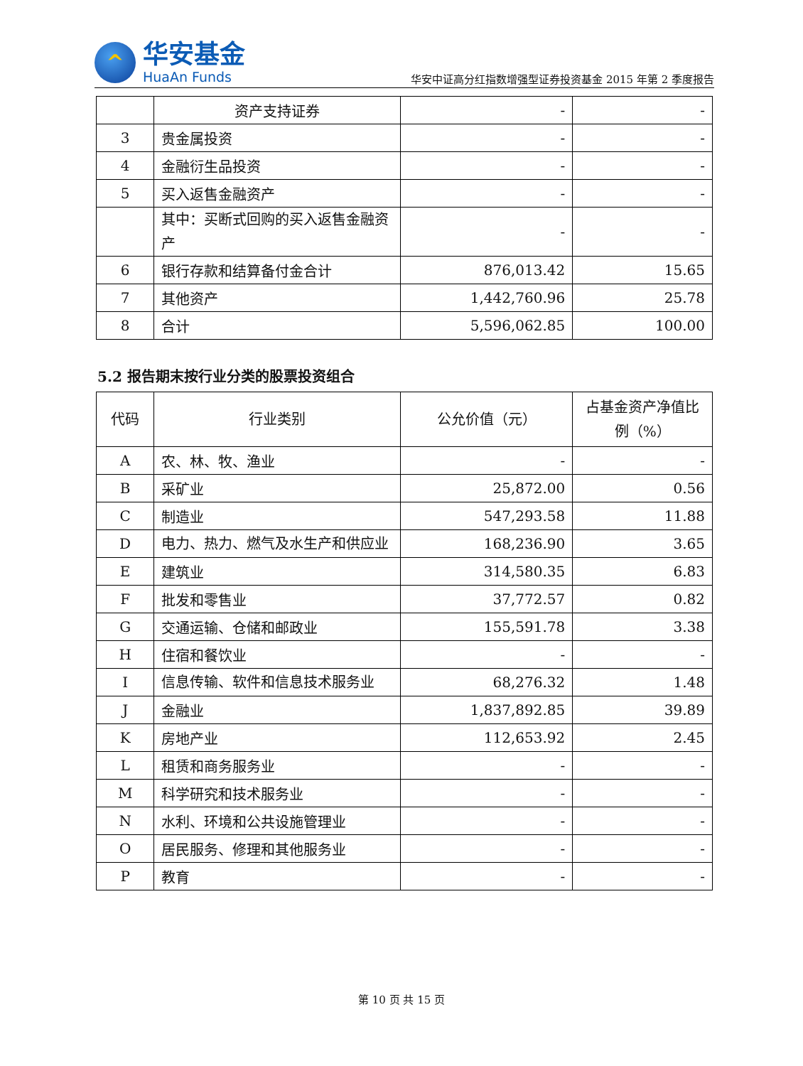^
华安基金
HuaAn Funds
华安中证高分红指数增强型证券投资基金 2015 年第 2 季度报告
| | 资产支持证券 | - | - |
| 3 | 贵金属投资 | - | - |
| 4 | 金融衍生品投资 | - | - |
| 5 | 买入返售金融资产 | - | - |
| | 其中：买断式回购的买入返售金融资产 | - | - |
| 6 | 银行存款和结算备付金合计 | 876,013.42 | 15.65 |
| 7 | 其他资产 | 1,442,760.96 | 25.78 |
| 8 | 合计 | 5,596,062.85 | 100.00 |
5.2 报告期末按行业分类的股票投资组合
| 代码 | 行业类别 | 公允价值（元） | 占基金资产净值比例（%） |
| --- | --- | --- | --- |
| A | 农、林、牧、渔业 | - | - |
| B | 采矿业 | 25,872.00 | 0.56 |
| C | 制造业 | 547,293.58 | 11.88 |
| D | 电力、热力、燃气及水生产和供应业 | 168,236.90 | 3.65 |
| E | 建筑业 | 314,580.35 | 6.83 |
| F | 批发和零售业 | 37,772.57 | 0.82 |
| G | 交通运输、仓储和邮政业 | 155,591.78 | 3.38 |
| H | 住宿和餐饮业 | - | - |
| I | 信息传输、软件和信息技术服务业 | 68,276.32 | 1.48 |
| J | 金融业 | 1,837,892.85 | 39.89 |
| K | 房地产业 | 112,653.92 | 2.45 |
| L | 租赁和商务服务业 | - | - |
| M | 科学研究和技术服务业 | - | - |
| N | 水利、环境和公共设施管理业 | - | - |
| O | 居民服务、修理和其他服务业 | - | - |
| P | 教育 | - | - |
第 10 页 共 15 页